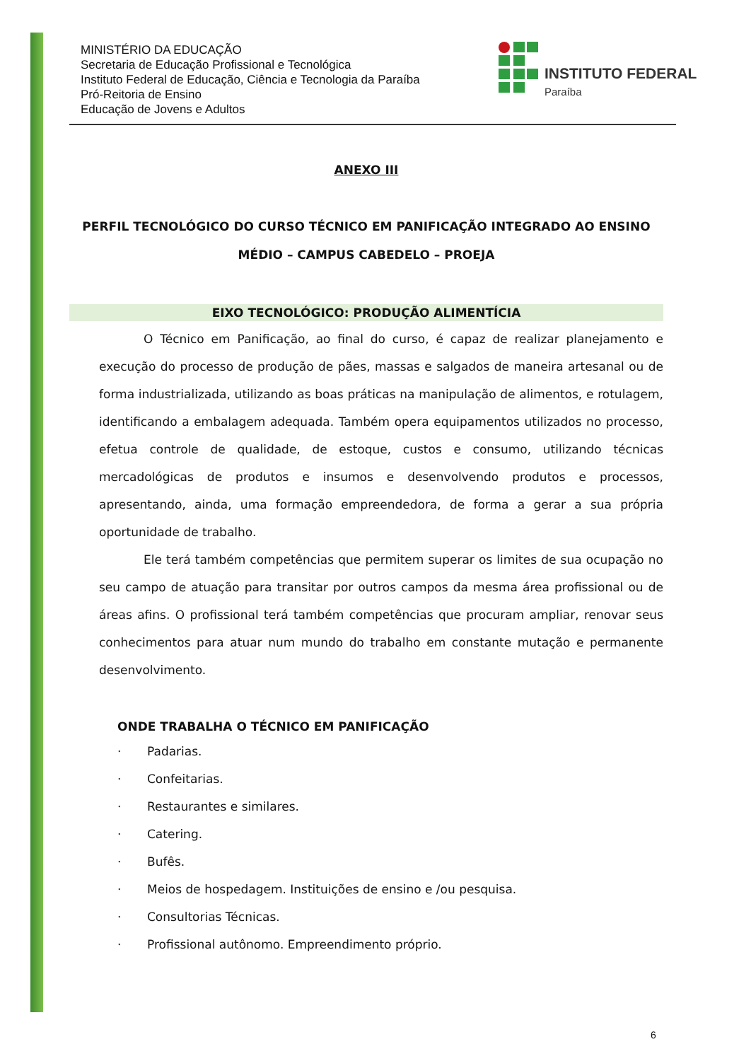MINISTÉRIO DA EDUCAÇÃO
Secretaria de Educação Profissional e Tecnológica
Instituto Federal de Educação, Ciência e Tecnologia da Paraíba
Pró-Reitoria de Ensino
Educação de Jovens e Adultos
INSTITUTO FEDERAL
Paraíba
ANEXO III
PERFIL TECNOLÓGICO DO CURSO TÉCNICO EM PANIFICAÇÃO INTEGRADO AO ENSINO MÉDIO – CAMPUS CABEDELO – PROEJA
EIXO TECNOLÓGICO: PRODUÇÃO ALIMENTÍCIA
O Técnico em Panificação, ao final do curso, é capaz de realizar planejamento e execução do processo de produção de pães, massas e salgados de maneira artesanal ou de forma industrializada, utilizando as boas práticas na manipulação de alimentos, e rotulagem, identificando a embalagem adequada. Também opera equipamentos utilizados no processo, efetua controle de qualidade, de estoque, custos e consumo, utilizando técnicas mercadológicas de produtos e insumos e desenvolvendo produtos e processos, apresentando, ainda, uma formação empreendedora, de forma a gerar a sua própria oportunidade de trabalho.
Ele terá também competências que permitem superar os limites de sua ocupação no seu campo de atuação para transitar por outros campos da mesma área profissional ou de áreas afins. O profissional terá também competências que procuram ampliar, renovar seus conhecimentos para atuar num mundo do trabalho em constante mutação e permanente desenvolvimento.
ONDE TRABALHA O TÉCNICO EM PANIFICAÇÃO
· Padarias.
· Confeitarias.
· Restaurantes e similares.
· Catering.
· Bufês.
· Meios de hospedagem. Instituições de ensino e /ou pesquisa.
· Consultorias Técnicas.
· Profissional autônomo. Empreendimento próprio.
6